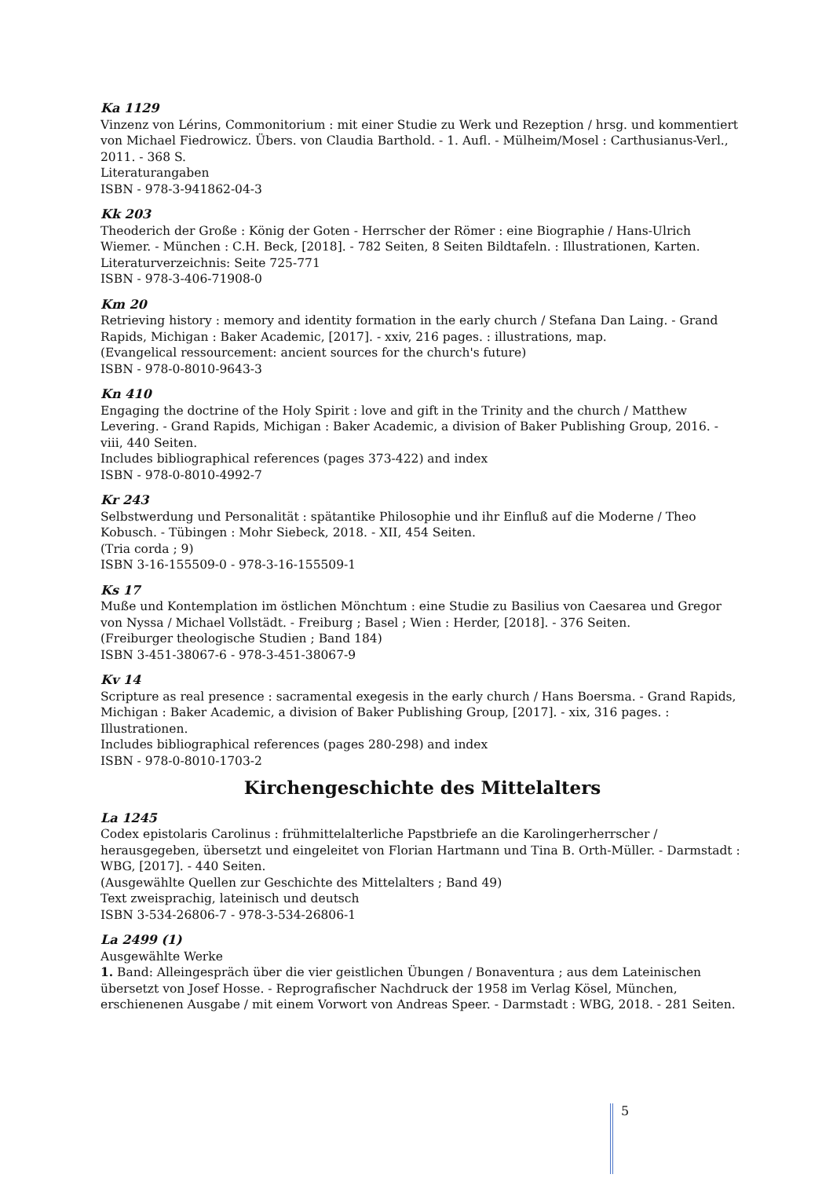Ka 1129
Vinzenz von Lérins, Commonitorium : mit einer Studie zu Werk und Rezeption / hrsg. und kommentiert von Michael Fiedrowicz. Übers. von Claudia Barthold. - 1. Aufl. - Mülheim/Mosel : Carthusianus-Verl., 2011. - 368 S.
Literaturangaben
ISBN - 978-3-941862-04-3
Kk 203
Theoderich der Große : König der Goten - Herrscher der Römer : eine Biographie / Hans-Ulrich Wiemer. - München : C.H. Beck, [2018]. - 782 Seiten, 8 Seiten Bildtafeln. : Illustrationen, Karten.
Literaturverzeichnis: Seite 725-771
ISBN - 978-3-406-71908-0
Km 20
Retrieving history : memory and identity formation in the early church / Stefana Dan Laing. - Grand Rapids, Michigan : Baker Academic, [2017]. - xxiv, 216 pages. : illustrations, map.
(Evangelical ressourcement: ancient sources for the church's future)
ISBN - 978-0-8010-9643-3
Kn 410
Engaging the doctrine of the Holy Spirit : love and gift in the Trinity and the church / Matthew Levering. - Grand Rapids, Michigan : Baker Academic, a division of Baker Publishing Group, 2016. - viii, 440 Seiten.
Includes bibliographical references (pages 373-422) and index
ISBN - 978-0-8010-4992-7
Kr 243
Selbstwerdung und Personalität : spätantike Philosophie und ihr Einfluß auf die Moderne / Theo Kobusch. - Tübingen : Mohr Siebeck, 2018. - XII, 454 Seiten.
(Tria corda ; 9)
ISBN 3-16-155509-0 - 978-3-16-155509-1
Ks 17
Muße und Kontemplation im östlichen Mönchtum : eine Studie zu Basilius von Caesarea und Gregor von Nyssa / Michael Vollstädt. - Freiburg ; Basel ; Wien : Herder, [2018]. - 376 Seiten.
(Freiburger theologische Studien ; Band 184)
ISBN 3-451-38067-6 - 978-3-451-38067-9
Kv 14
Scripture as real presence : sacramental exegesis in the early church / Hans Boersma. - Grand Rapids, Michigan : Baker Academic, a division of Baker Publishing Group, [2017]. - xix, 316 pages. : Illustrationen.
Includes bibliographical references (pages 280-298) and index
ISBN - 978-0-8010-1703-2
Kirchengeschichte des Mittelalters
La 1245
Codex epistolaris Carolinus : frühmittelalterliche Papstbriefe an die Karolingerherrscher / herausgegeben, übersetzt und eingeleitet von Florian Hartmann und Tina B. Orth-Müller. - Darmstadt : WBG, [2017]. - 440 Seiten.
(Ausgewählte Quellen zur Geschichte des Mittelalters ; Band 49)
Text zweisprachig, lateinisch und deutsch
ISBN 3-534-26806-7 - 978-3-534-26806-1
La 2499 (1)
Ausgewählte Werke
1. Band: Alleingespräch über die vier geistlichen Übungen / Bonaventura ; aus dem Lateinischen übersetzt von Josef Hosse. - Reprografischer Nachdruck der 1958 im Verlag Kösel, München, erschienenen Ausgabe / mit einem Vorwort von Andreas Speer. - Darmstadt : WBG, 2018. - 281 Seiten.
5